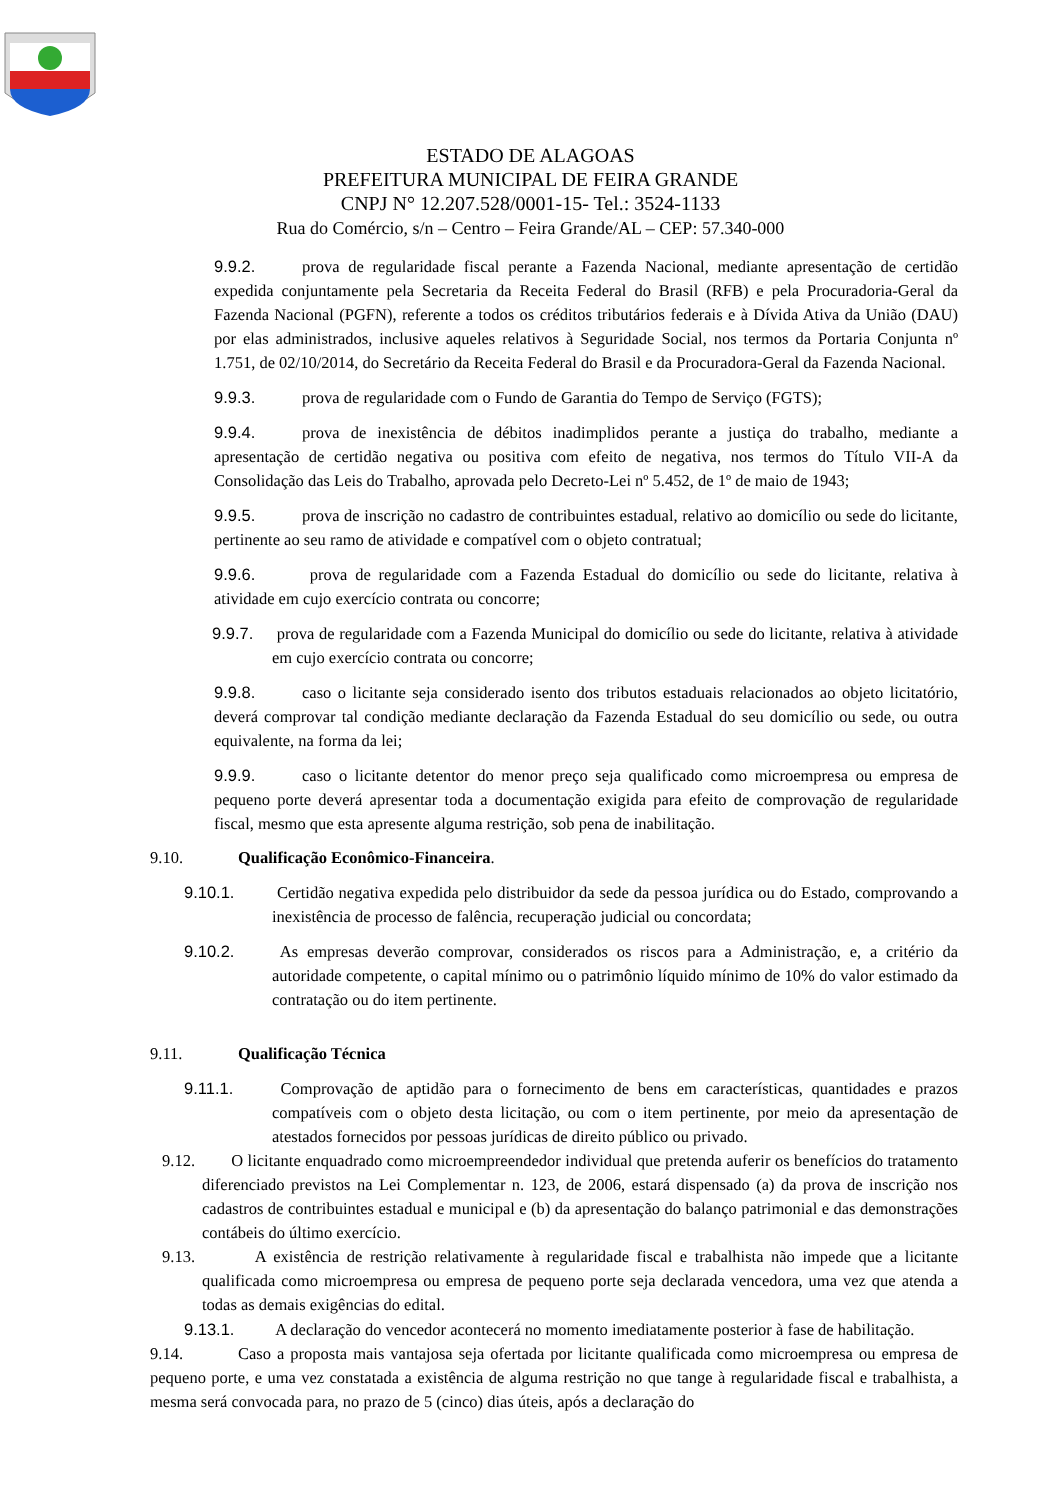ESTADO DE ALAGOAS
PREFEITURA MUNICIPAL DE FEIRA GRANDE
CNPJ N° 12.207.528/0001-15- Tel.: 3524-1133
Rua do Comércio, s/n – Centro – Feira Grande/AL – CEP: 57.340-000
9.9.2. prova de regularidade fiscal perante a Fazenda Nacional, mediante apresentação de certidão expedida conjuntamente pela Secretaria da Receita Federal do Brasil (RFB) e pela Procuradoria-Geral da Fazenda Nacional (PGFN), referente a todos os créditos tributários federais e à Dívida Ativa da União (DAU) por elas administrados, inclusive aqueles relativos à Seguridade Social, nos termos da Portaria Conjunta nº 1.751, de 02/10/2014, do Secretário da Receita Federal do Brasil e da Procuradora-Geral da Fazenda Nacional.
9.9.3. prova de regularidade com o Fundo de Garantia do Tempo de Serviço (FGTS);
9.9.4. prova de inexistência de débitos inadimplidos perante a justiça do trabalho, mediante a apresentação de certidão negativa ou positiva com efeito de negativa, nos termos do Título VII-A da Consolidação das Leis do Trabalho, aprovada pelo Decreto-Lei nº 5.452, de 1º de maio de 1943;
9.9.5. prova de inscrição no cadastro de contribuintes estadual, relativo ao domicílio ou sede do licitante, pertinente ao seu ramo de atividade e compatível com o objeto contratual;
9.9.6. prova de regularidade com a Fazenda Estadual do domicílio ou sede do licitante, relativa à atividade em cujo exercício contrata ou concorre;
9.9.7. prova de regularidade com a Fazenda Municipal do domicílio ou sede do licitante, relativa à atividade em cujo exercício contrata ou concorre;
9.9.8. caso o licitante seja considerado isento dos tributos estaduais relacionados ao objeto licitatório, deverá comprovar tal condição mediante declaração da Fazenda Estadual do seu domicílio ou sede, ou outra equivalente, na forma da lei;
9.9.9. caso o licitante detentor do menor preço seja qualificado como microempresa ou empresa de pequeno porte deverá apresentar toda a documentação exigida para efeito de comprovação de regularidade fiscal, mesmo que esta apresente alguma restrição, sob pena de inabilitação.
9.10. Qualificação Econômico-Financeira.
9.10.1. Certidão negativa expedida pelo distribuidor da sede da pessoa jurídica ou do Estado, comprovando a inexistência de processo de falência, recuperação judicial ou concordata;
9.10.2. As empresas deverão comprovar, considerados os riscos para a Administração, e, a critério da autoridade competente, o capital mínimo ou o patrimônio líquido mínimo de 10% do valor estimado da contratação ou do item pertinente.
9.11. Qualificação Técnica
9.11.1. Comprovação de aptidão para o fornecimento de bens em características, quantidades e prazos compatíveis com o objeto desta licitação, ou com o item pertinente, por meio da apresentação de atestados fornecidos por pessoas jurídicas de direito público ou privado.
9.12. O licitante enquadrado como microempreendedor individual que pretenda auferir os benefícios do tratamento diferenciado previstos na Lei Complementar n. 123, de 2006, estará dispensado (a) da prova de inscrição nos cadastros de contribuintes estadual e municipal e (b) da apresentação do balanço patrimonial e das demonstrações contábeis do último exercício.
9.13. A existência de restrição relativamente à regularidade fiscal e trabalhista não impede que a licitante qualificada como microempresa ou empresa de pequeno porte seja declarada vencedora, uma vez que atenda a todas as demais exigências do edital.
9.13.1. A declaração do vencedor acontecerá no momento imediatamente posterior à fase de habilitação.
9.14. Caso a proposta mais vantajosa seja ofertada por licitante qualificada como microempresa ou empresa de pequeno porte, e uma vez constatada a existência de alguma restrição no que tange à regularidade fiscal e trabalhista, a mesma será convocada para, no prazo de 5 (cinco) dias úteis, após a declaração do